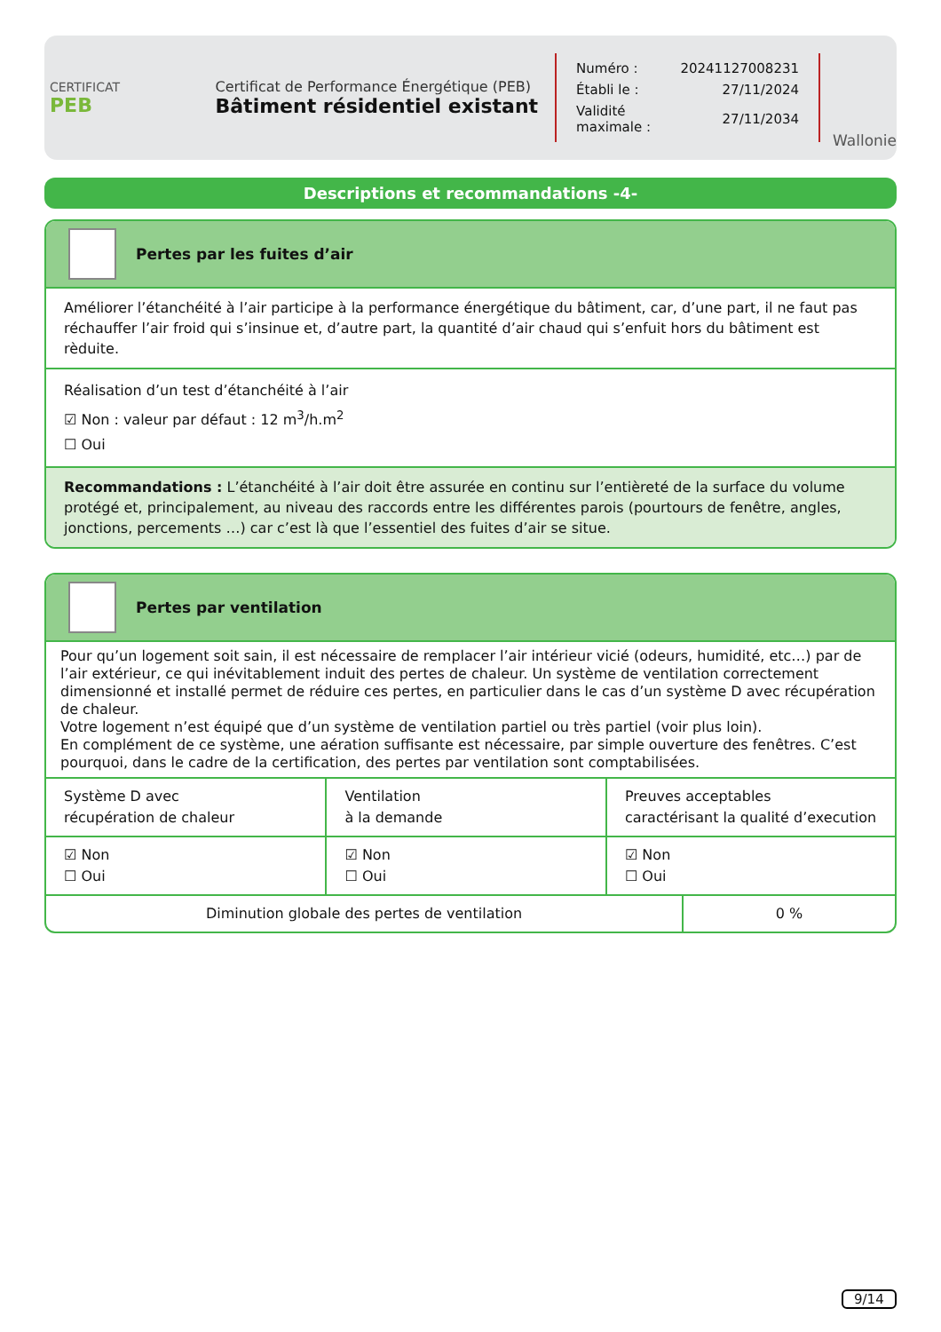CERTIFICAT
PEB
Certificat de Performance Énergétique (PEB)
Bâtiment résidentiel existant
| Numéro : | 20241127008231 |
| Établi le : | 27/11/2024 |
| Validité maximale : | 27/11/2034 |
Wallonie
Descriptions et recommandations -4-
Pertes par les fuites d’air
Améliorer l’étanchéité à l’air participe à la performance énergétique du bâtiment, car, d’une part, il ne faut pas réchauffer l’air froid qui s’insinue et, d’autre part, la quantité d’air chaud qui s’enfuit hors du bâtiment est rèduite.
Réalisation d’un test d’étanchéité à l’air
☑ Non : valeur par défaut : 12 m<sup>3</sup>/h.m<sup>2</sup>
☐ Oui
Recommandations : L’étanchéité à l’air doit être assurée en continu sur l’entièreté de la surface du volume protégé et, principalement, au niveau des raccords entre les différentes parois (pourtours de fenêtre, angles, jonctions, percements …) car c’est là que l’essentiel des fuites d’air se situe.
Pertes par ventilation
Pour qu’un logement soit sain, il est nécessaire de remplacer l’air intérieur vicié (odeurs, humidité, etc…) par de l’air extérieur, ce qui inévitablement induit des pertes de chaleur. Un système de ventilation correctement dimensionné et installé permet de réduire ces pertes, en particulier dans le cas d’un système D avec récupération de chaleur.
Votre logement n’est équipé que d’un système de ventilation partiel ou très partiel (voir plus loin).
En complément de ce système, une aération suffisante est nécessaire, par simple ouverture des fenêtres. C’est pourquoi, dans le cadre de la certification, des pertes par ventilation sont comptabilisées.
| Système D avec récupération de chaleur | Ventilation à la demande | Preuves acceptables caractérisant la qualité d’execution |
| ☑ Non ☐ Oui | ☑ Non ☐ Oui | ☑ Non ☐ Oui |
| Diminution globale des pertes de ventilation | 0 % |
9/14